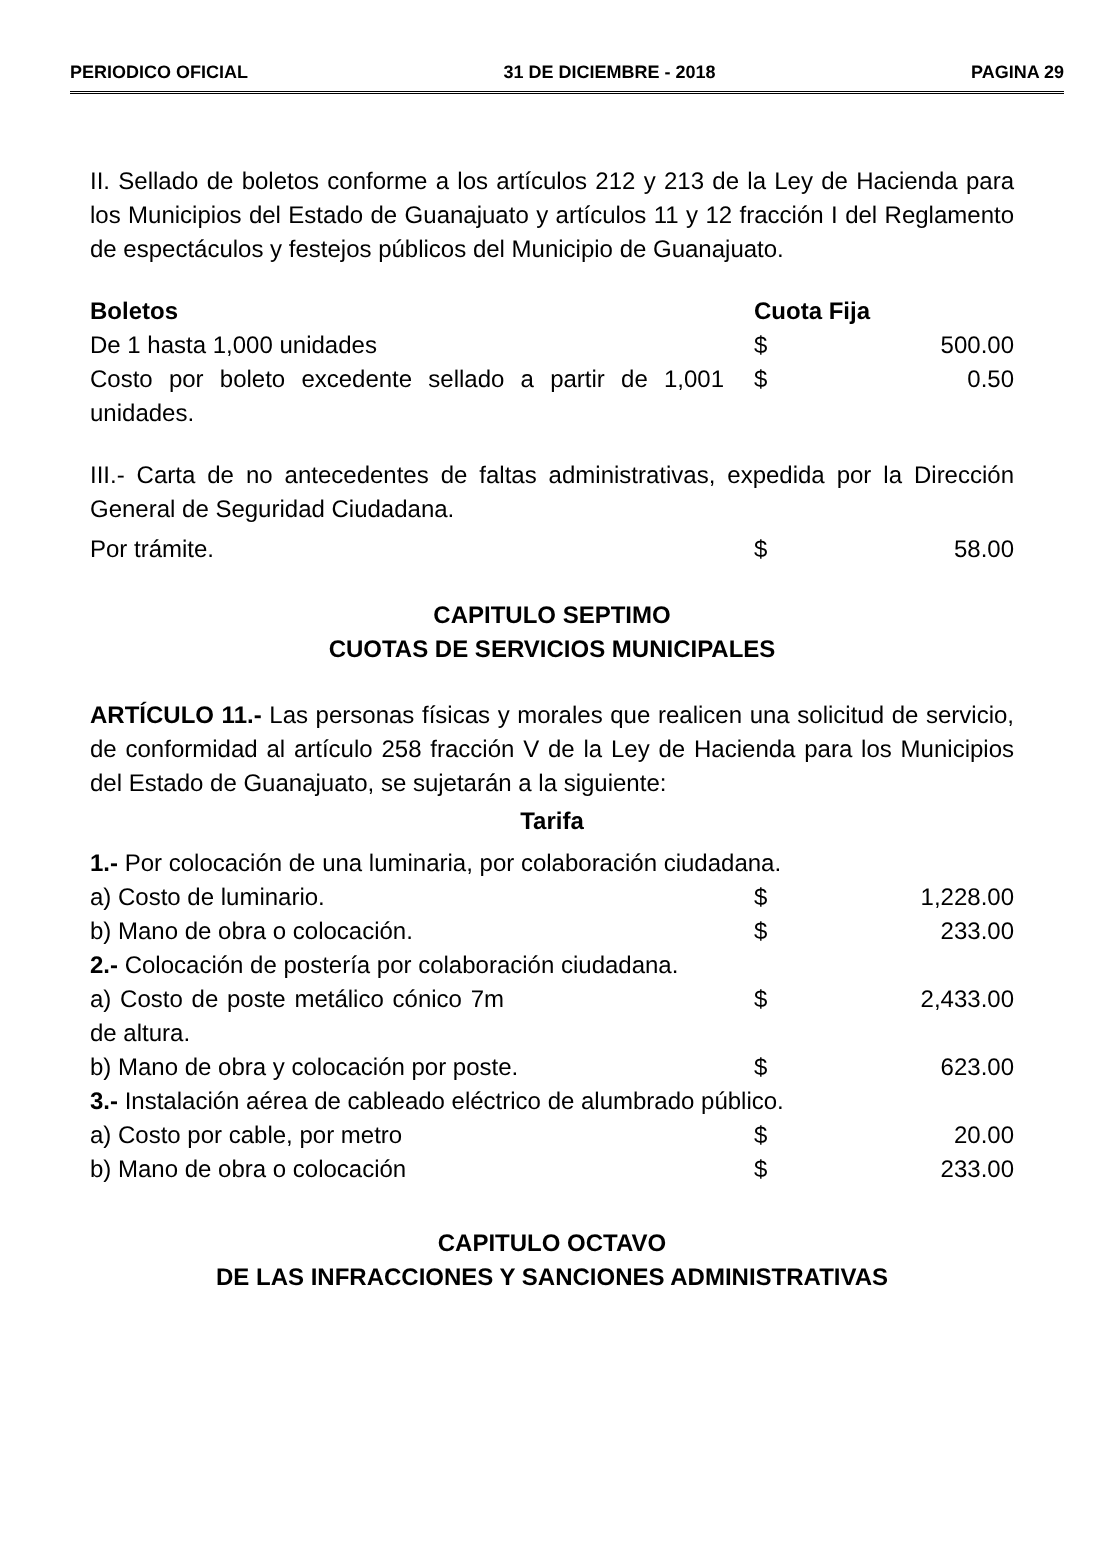PERIODICO OFICIAL 31 DE DICIEMBRE - 2018 PAGINA 29
II. Sellado de boletos conforme a los artículos 212 y 213 de la Ley de Hacienda para los Municipios del Estado de Guanajuato y artículos 11 y 12 fracción I del Reglamento de espectáculos y festejos públicos del Municipio de Guanajuato.
| Boletos | Cuota Fija | |
| De 1 hasta 1,000 unidades | $ | 500.00 |
| Costo por boleto excedente sellado a partir de 1,001 unidades. | $ | 0.50 |
III.- Carta de no antecedentes de faltas administrativas, expedida por la Dirección General de Seguridad Ciudadana.
| Por trámite. | $ | 58.00 |
CAPITULO SEPTIMO
CUOTAS DE SERVICIOS MUNICIPALES
ARTÍCULO 11.- Las personas físicas y morales que realicen una solicitud de servicio, de conformidad al artículo 258 fracción V de la Ley de Hacienda para los Municipios del Estado de Guanajuato, se sujetarán a la siguiente:
Tarifa
| 1.- Por colocación de una luminaria, por colaboración ciudadana. | | |
| a) Costo de luminario. | $ | 1,228.00 |
| b) Mano de obra o colocación. | $ | 233.00 |
| 2.- Colocación de postería por colaboración ciudadana. | | |
| a) Costo de poste metálico cónico 7m de altura. | $ | 2,433.00 |
| b) Mano de obra y colocación por poste. | $ | 623.00 |
| 3.- Instalación aérea de cableado eléctrico de alumbrado público. | | |
| a) Costo por cable, por metro | $ | 20.00 |
| b) Mano de obra o colocación | $ | 233.00 |
CAPITULO OCTAVO
DE LAS INFRACCIONES Y SANCIONES ADMINISTRATIVAS